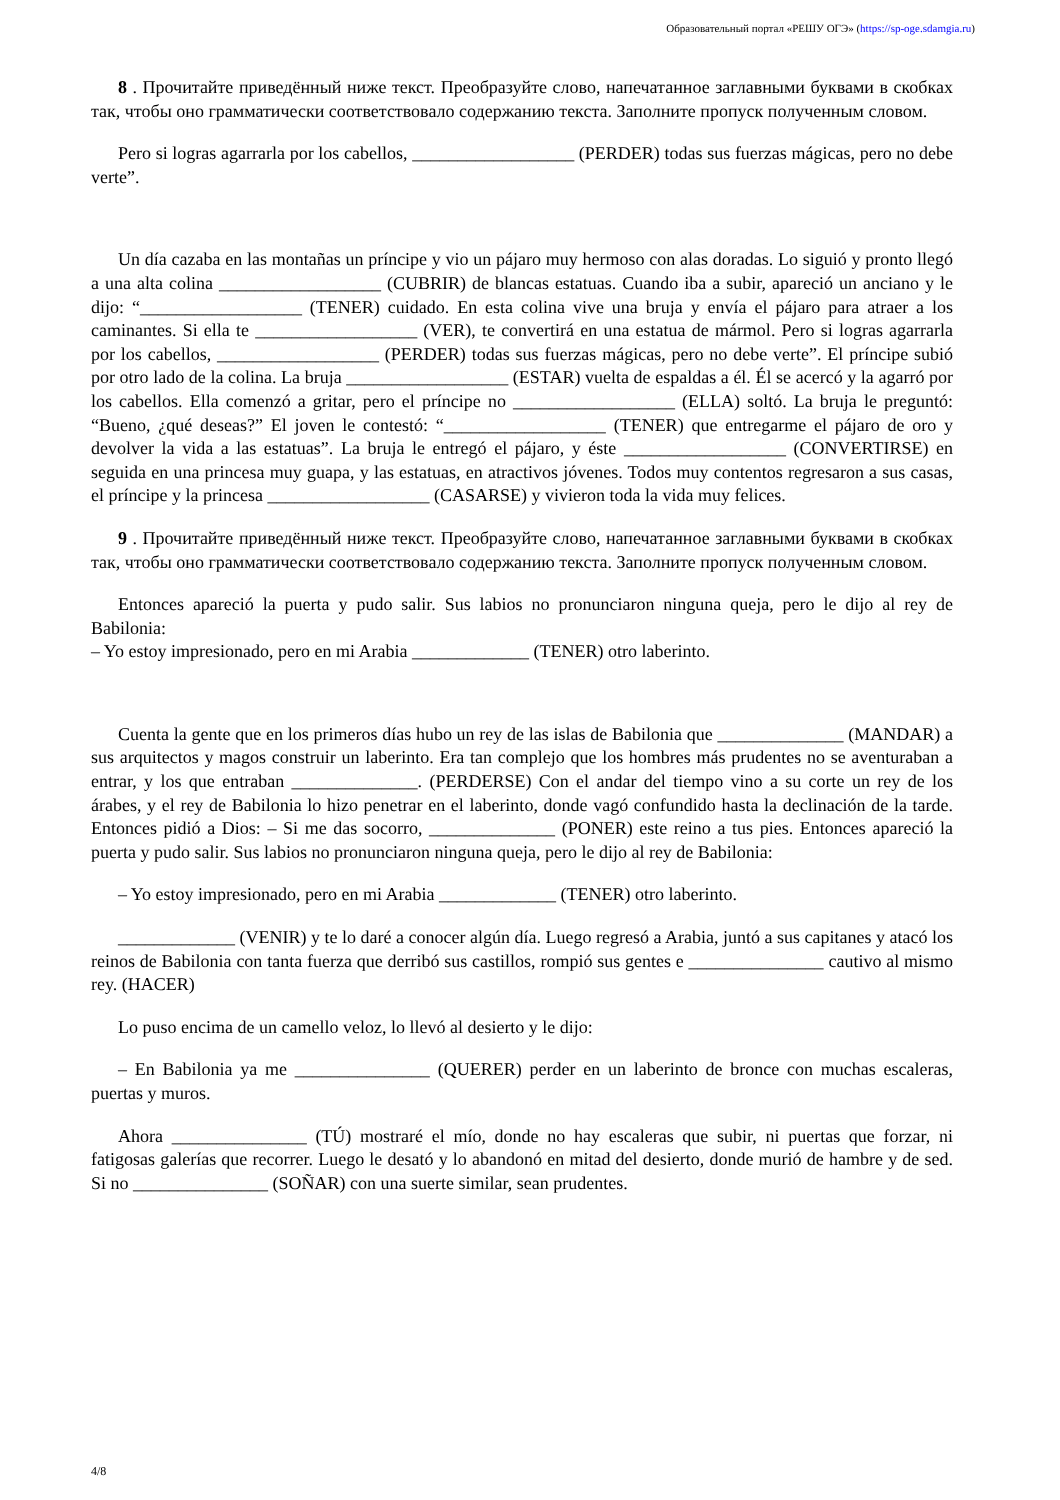Образовательный портал «РЕШУ ОГЭ» (https://sp-oge.sdamgia.ru)
8 . Прочитайте приведённый ниже текст. Преобразуйте слово, напечатанное заглавными буквами в скобках так, чтобы оно грамматически соответствовало содержанию текста. Заполните пропуск полученным словом.
Pero si logras agarrarla por los cabellos, __________________ (PERDER) todas sus fuerzas mágicas, pero no debe verte”.
Un día cazaba en las montañas un príncipe y vio un pájaro muy hermoso con alas doradas. Lo siguió y pronto llegó a una alta colina __________________ (CUBRIR) de blancas estatuas. Cuando iba a subir, apareció un anciano y le dijo: “__________________ (TENER) cuidado. En esta colina vive una bruja y envía el pájaro para atraer a los caminantes. Si ella te __________________ (VER), te convertirá en una estatua de mármol. Pero si logras agarrarla por los cabellos, __________________ (PERDER) todas sus fuerzas mágicas, pero no debe verte”. El príncipe subió por otro lado de la colina. La bruja __________________ (ESTAR) vuelta de espaldas a él. Él se acercó y la agarró por los cabellos. Ella comenzó a gritar, pero el príncipe no __________________ (ELLA) soltó. La bruja le preguntó: “Bueno, ¿qué deseas?” El joven le contestó: “__________________ (TENER) que entregarme el pájaro de oro y devolver la vida a las estatuas”. La bruja le entregó el pájaro, y éste __________________ (CONVERTIRSE) en seguida en una princesa muy guapa, y las estatuas, en atractivos jóvenes. Todos muy contentos regresaron a sus casas, el príncipe y la princesa __________________ (CASARSE) y vivieron toda la vida muy felices.
9 . Прочитайте приведённый ниже текст. Преобразуйте слово, напечатанное заглавными буквами в скобках так, чтобы оно грамматически соответствовало содержанию текста. Заполните пропуск полученным словом.
Entonces apareció la puerta y pudo salir. Sus labios no pronunciaron ninguna queja, pero le dijo al rey de Babilonia:
– Yo estoy impresionado, pero en mi Arabia _____________ (TENER) otro laberinto.
Cuenta la gente que en los primeros días hubo un rey de las islas de Babilonia que ______________ (MANDAR) a sus arquitectos y magos construir un laberinto. Era tan complejo que los hombres más prudentes no se aventuraban a entrar, y los que entraban ______________. (PERDERSE) Con el andar del tiempo vino a su corte un rey de los árabes, y el rey de Babilonia lo hizo penetrar en el laberinto, donde vagó confundido hasta la declinación de la tarde. Entonces pidió a Dios: – Si me das socorro, ______________ (PONER) este reino a tus pies. Entonces apareció la puerta y pudo salir. Sus labios no pronunciaron ninguna queja, pero le dijo al rey de Babilonia:
– Yo estoy impresionado, pero en mi Arabia _____________ (TENER) otro laberinto.
_____________ (VENIR) y te lo daré a conocer algún día. Luego regresó a Arabia, juntó a sus capitanes y atacó los reinos de Babilonia con tanta fuerza que derribó sus castillos, rompió sus gentes e _______________ cautivo al mismo rey. (HACER)
Lo puso encima de un camello veloz, lo llevó al desierto y le dijo:
– En Babilonia ya me _______________ (QUERER) perder en un laberinto de bronce con muchas escaleras, puertas y muros.
Ahora _______________ (TÚ) mostraré el mío, donde no hay escaleras que subir, ni puertas que forzar, ni fatigosas galerías que recorrer. Luego le desató y lo abandonó en mitad del desierto, donde murió de hambre y de sed. Si no _______________ (SOÑAR) con una suerte similar, sean prudentes.
4/8